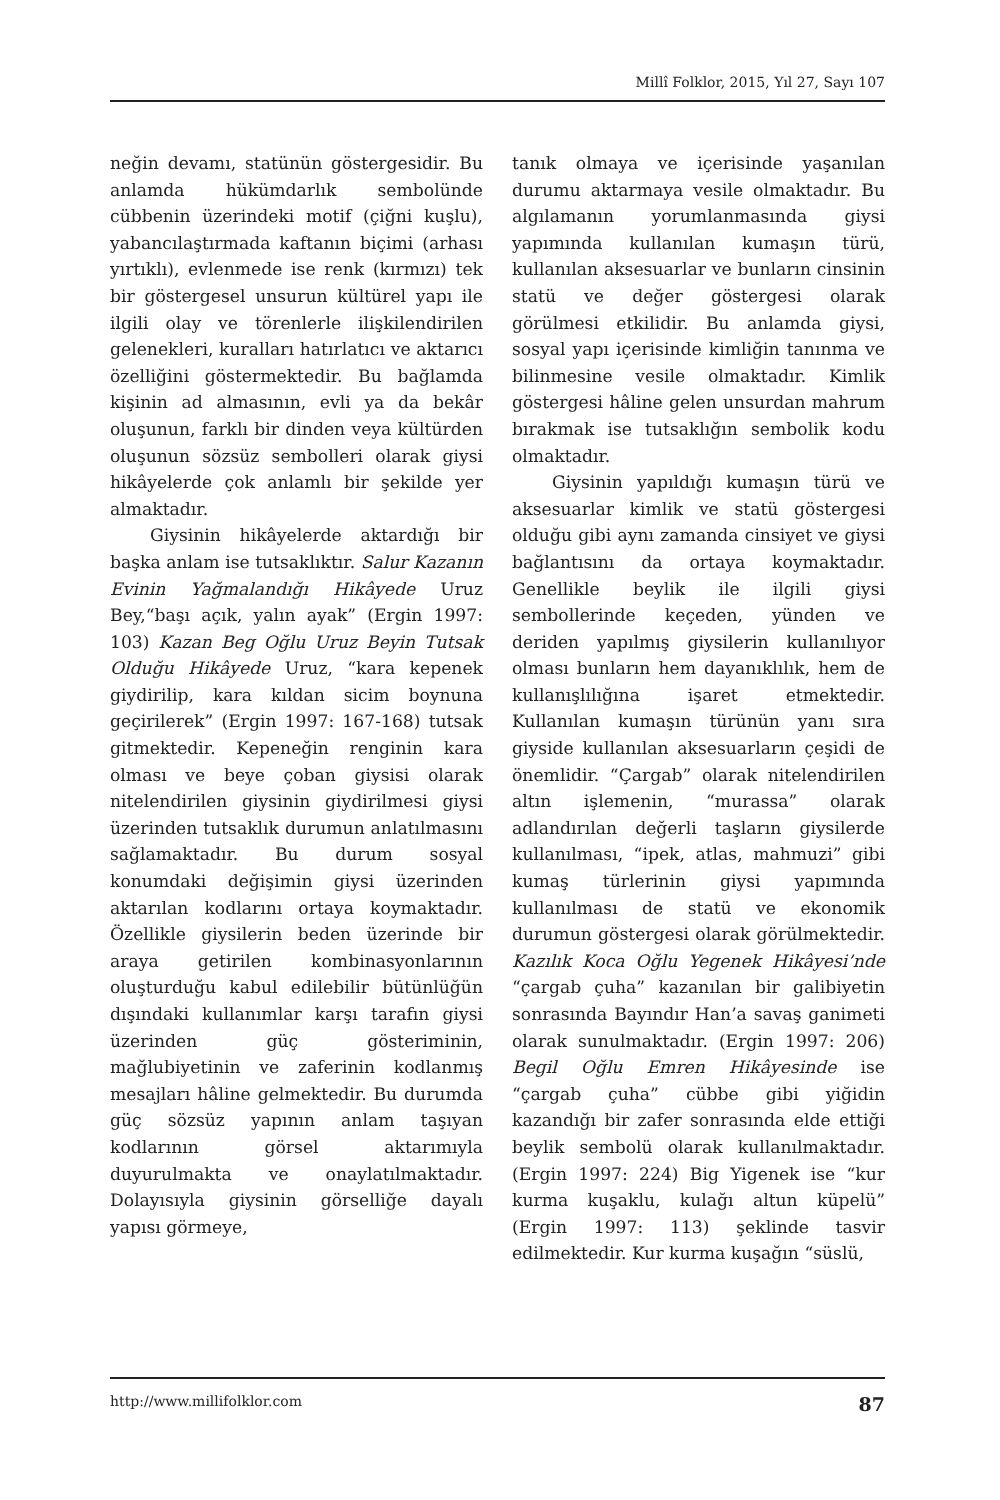Millî Folklor, 2015, Yıl 27, Sayı 107
neğin devamı, statünün göstergesidir. Bu anlamda hükümdarlık sembolünde cübbenin üzerindeki motif (çiğni kuşlu), yabancılaştırmada kaftanın biçimi (arhası yırtıklı), evlenmede ise renk (kırmızı) tek bir göstergesel unsurun kültürel yapı ile ilgili olay ve törenlerle ilişkilendirilen gelenekleri, kuralları hatırlatıcı ve aktarıcı özelliğini göstermektedir. Bu bağlamda kişinin ad almasının, evli ya da bekâr oluşunun, farklı bir dinden veya kültürden oluşunun sözsüz sembolleri olarak giysi hikâyelerde çok anlamlı bir şekilde yer almaktadır.
Giysinin hikâyelerde aktardığı bir başka anlam ise tutsaklıktır. Salur Kazanın Evinin Yağmalandığı Hikâyede Uruz Bey,“başı açık, yalın ayak” (Ergin 1997: 103) Kazan Beg Oğlu Uruz Beyin Tutsak Olduğu Hikâyede Uruz, “kara kepenek giydirilip, kara kıldan sicim boynuna geçirilerek” (Ergin 1997: 167-168) tutsak gitmektedir. Kepeneğin renginin kara olması ve beye çoban giysisi olarak nitelendirilen giysinin giydirilmesi giysi üzerinden tutsaklık durumun anlatılmasını sağlamaktadır. Bu durum sosyal konumdaki değişimin giysi üzerinden aktarılan kodlarını ortaya koymaktadır. Özellikle giysilerin beden üzerinde bir araya getirilen kombinasyonlarının oluşturduğu kabul edilebilir bütünlüğün dışındaki kullanımlar karşı tarafın giysi üzerinden güç gösteriminin, mağlubiyetinin ve zaferinin kodlanmış mesajları hâline gelmektedir. Bu durumda güç sözsüz yapının anlam taşıyan kodlarının görsel aktarımıyla duyurulmakta ve onaylatılmaktadır. Dolayısıyla giysinin görselliğe dayalı yapısı görmeye,
tanık olmaya ve içerisinde yaşanılan durumu aktarmaya vesile olmaktadır. Bu algılamanın yorumlanmasında giysi yapımında kullanılan kumaşın türü, kullanılan aksesuarlar ve bunların cinsinin statü ve değer göstergesi olarak görülmesi etkilidir. Bu anlamda giysi, sosyal yapı içerisinde kimliğin tanınma ve bilinmesine vesile olmaktadır. Kimlik göstergesi hâline gelen unsurdan mahrum bırakmak ise tutsaklığın sembolik kodu olmaktadır.
Giysinin yapıldığı kumaşın türü ve aksesuarlar kimlik ve statü göstergesi olduğu gibi aynı zamanda cinsiyet ve giysi bağlantısını da ortaya koymaktadır. Genellikle beylik ile ilgili giysi sembollerinde keçeden, yünden ve deriden yapılmış giysilerin kullanılıyor olması bunların hem dayanıklılık, hem de kullanışlılığına işaret etmektedir. Kullanılan kumaşın türünün yanı sıra giyside kullanılan aksesuarların çeşidi de önemlidir. “Çargab” olarak nitelendirilen altın işlemenin, “murassa” olarak adlandırılan değerli taşların giysilerde kullanılması, “ipek, atlas, mahmuzi” gibi kumaş türlerinin giysi yapımında kullanılması de statü ve ekonomik durumun göstergesi olarak görülmektedir. Kazılık Koca Oğlu Yegenek Hikâyesi’nde “çargab çuha” kazanılan bir galibiyetin sonrasında Bayındır Han’a savaş ganimeti olarak sunulmaktadır. (Ergin 1997: 206) Begil Oğlu Emren Hikâyesinde ise “çargab çuha” cübbe gibi yiğidin kazandığı bir zafer sonrasında elde ettiği beylik sembolü olarak kullanılmaktadır. (Ergin 1997: 224) Big Yigenek ise “kur kurma kuşaklu, kulağı altun küpelü” (Ergin 1997: 113) şeklinde tasvir edilmektedir. Kur kurma kuşağın “süslü,
http://www.millifolklor.com 87